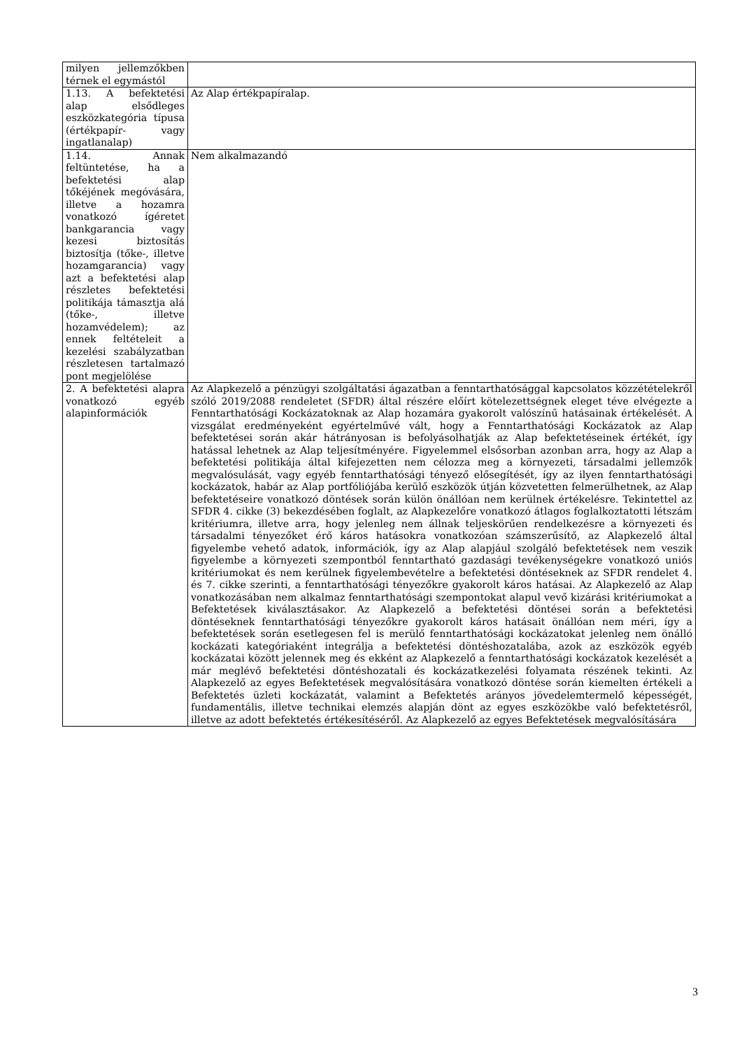| milyen jellemzőkben térnek el egymástól | |
| 1.13. A befektetési alap elsődleges eszközkategória típusa (értékpapír- vagy ingatlanalap) | Az Alap értékpapíralap. |
| 1.14. Annak feltüntetése, ha a befektetési alap tőkéjének megóvására, illetve a hozamra vonatkozó ígéretet bankgarancia vagy kezesi biztosítás biztosítja (tőke-, illetve hozamgarancia) vagy azt a befektetési alap részletes befektetési politikája támasztja alá (tőke-, illetve hozamvédelem); az ennek feltételeit a kezelési szabályzatban részletesen tartalmazó pont megjelölése | Nem alkalmazandó |
| 2. A befektetési alapra vonatkozó egyéb alapinformációk | Az Alapkezelő a pénzügyi szolgáltatási ágazatban a fenntarthatósággal kapcsolatos közzétételekről szóló 2019/2088 rendeletet (SFDR) által részére előírt kötelezettségnek eleget téve elvégezte a Fenntarthatósági Kockázatoknak az Alap hozamára gyakorolt valószínű hatásainak értékelését. A vizsgálat eredményeként egyértelművé vált, hogy a Fenntarthatósági Kockázatok az Alap befektetései során akár hátrányosan is befolyásolhatják az Alap befektetéseinek értékét, így hatással lehetnek az Alap teljesítményére. Figyelemmel elsősorban azonban arra, hogy az Alap a befektetési politikája által kifejezetten nem célozza meg a környezeti, társadalmi jellemzők megvalósulását, vagy egyéb fenntarthatósági tényező elősegítését, így az ilyen fenntarthatósági kockázatok, habár az Alap portfóliójába kerülő eszközök útján közvetetten felmerülhetnek, az Alap befektetéseire vonatkozó döntések során külön önállóan nem kerülnek értékelésre. Tekintettel az SFDR 4. cikke (3) bekezdésében foglalt, az Alapkezelőre vonatkozó átlagos foglalkoztatotti létszám kritériumra, illetve arra, hogy jelenleg nem állnak teljeskörűen rendelkezésre a környezeti és társadalmi tényezőket érő káros hatásokra vonatkozóan számszerűsítő, az Alapkezelő által figyelembe vehető adatok, információk, így az Alap alapjául szolgáló befektetések nem veszik figyelembe a környezeti szempontból fenntartható gazdasági tevékenységekre vonatkozó uniós kritériumokat és nem kerülnek figyelembevételre a befektetési döntéseknek az SFDR rendelet 4. és 7. cikke szerinti, a fenntarthatósági tényezőkre gyakorolt káros hatásai. Az Alapkezelő az Alap vonatkozásában nem alkalmaz fenntarthatósági szempontokat alapul vevő kizárási kritériumokat a Befektetések kiválasztásakor. Az Alapkezelő a befektetési döntései során a befektetési döntéseknek fenntarthatósági tényezőkre gyakorolt káros hatásait önállóan nem méri, így a befektetések során esetlegesen fel is merülő fenntarthatósági kockázatokat jelenleg nem önálló kockázati kategóriaként integrálja a befektetési döntéshozatalába, azok az eszközök egyéb kockázatai között jelennek meg és ekként az Alapkezelő a fenntarthatósági kockázatok kezelését a már meglévő befektetési döntéshozatali és kockázatkezelési folyamata részének tekinti. Az Alapkezelő az egyes Befektetések megvalósítására vonatkozó döntése során kiemelten értékeli a Befektetés üzleti kockázatát, valamint a Befektetés arányos jövedelemtermelő képességét, fundamentális, illetve technikai elemzés alapján dönt az egyes eszközökbe való befektetésről, illetve az adott befektetés értékesítéséről. Az Alapkezelő az egyes Befektetések megvalósítására |
3